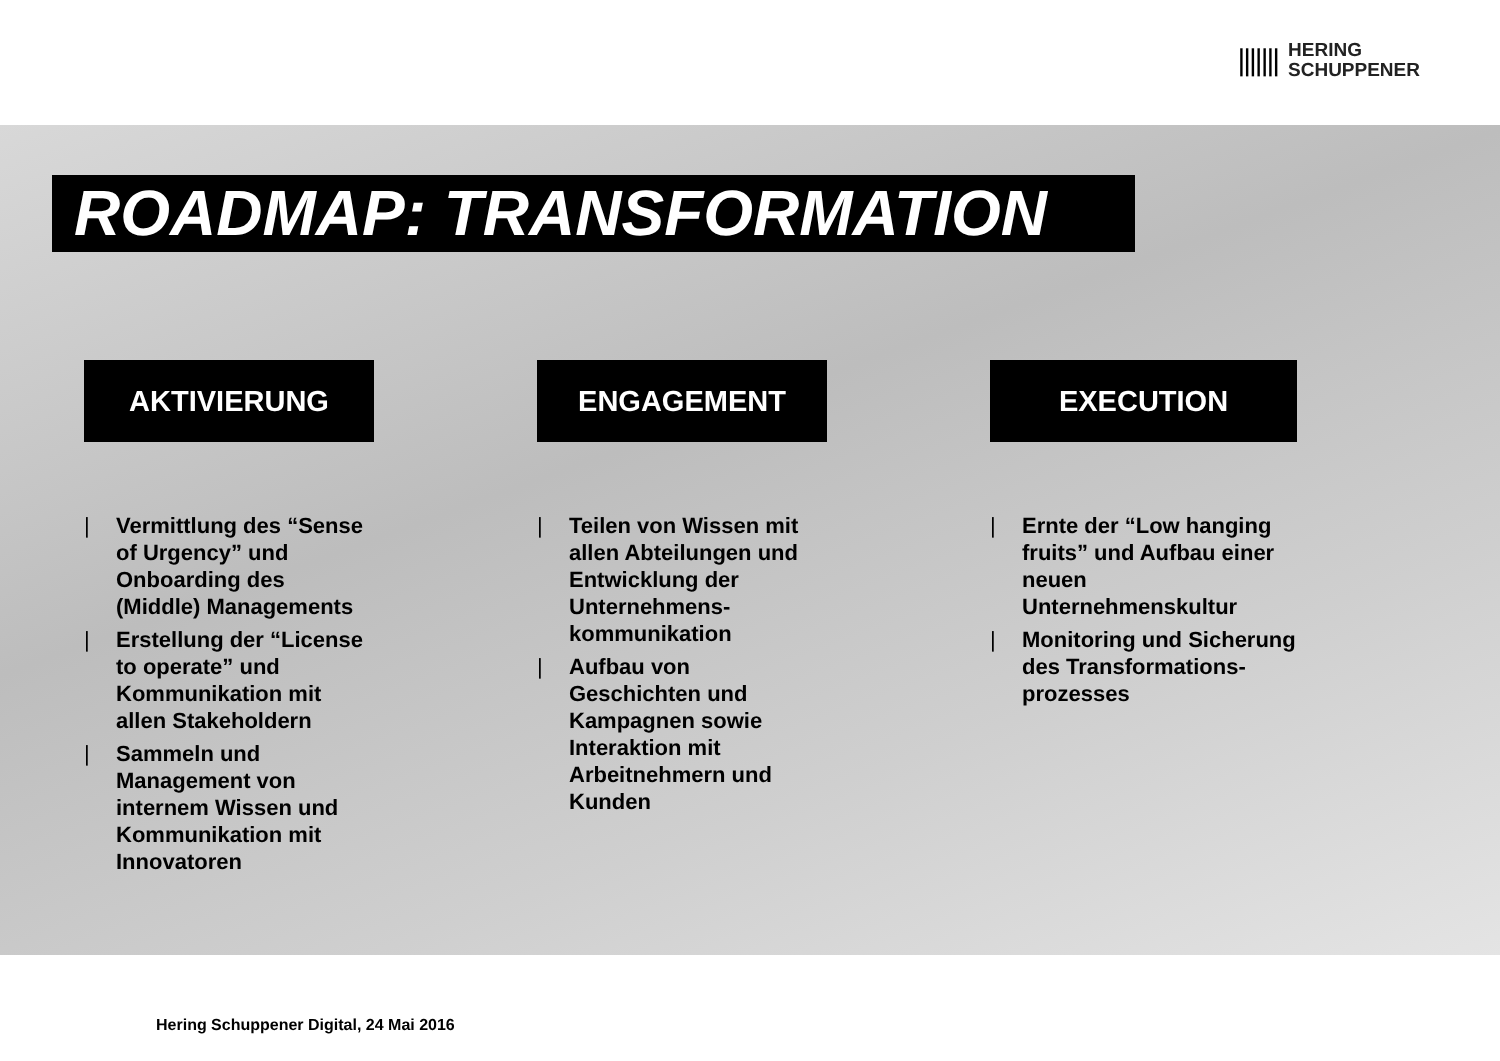|||||||
HERING
SCHUPPENER
ROADMAP: TRANSFORMATION
AKTIVIERUNG
| Vermittlung des “Sense of Urgency” und Onboarding des (Middle) Managements
| Erstellung der “License to operate” und Kommunikation mit allen Stakeholdern
| Sammeln und Management von internem Wissen und Kommunikation mit Innovatoren
ENGAGEMENT
| Teilen von Wissen mit allen Abteilungen und Entwicklung der Unternehmens-kommunikation
| Aufbau von Geschichten und Kampagnen sowie Interaktion mit Arbeitnehmern und Kunden
EXECUTION
| Ernte der “Low hanging fruits” und Aufbau einer neuen Unternehmenskultur
| Monitoring und Sicherung des Transformations-prozesses
Hering Schuppener Digital, 24 Mai 2016